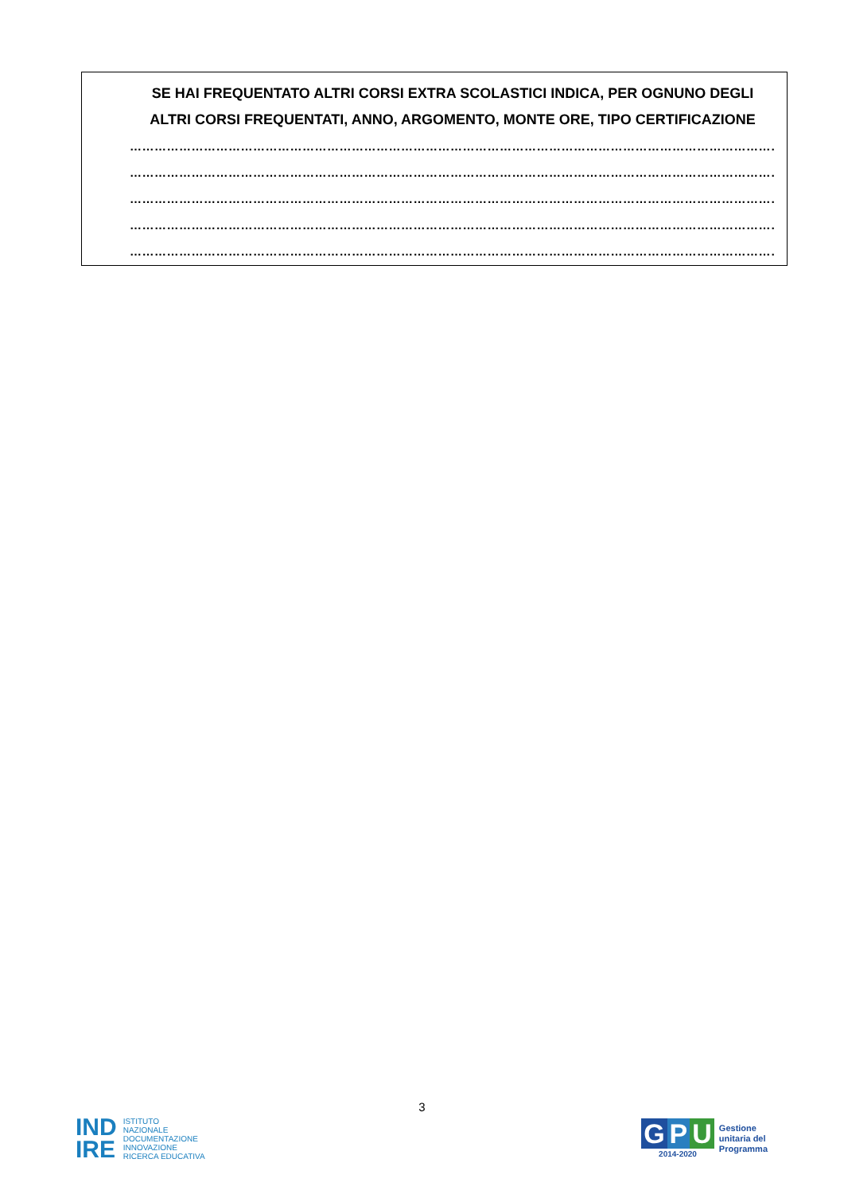SE HAI FREQUENTATO ALTRI CORSI EXTRA SCOLASTICI INDICA, PER OGNUNO DEGLI ALTRI CORSI FREQUENTATI, ANNO, ARGOMENTO, MONTE ORE, TIPO CERTIFICAZIONE
……………………………………………………………………………………………………………………………………………………
……………………………………………………………………………………………………………………………………………………
……………………………………………………………………………………………………………………………………………………
……………………………………………………………………………………………………………………………………………………
……………………………………………………………………………………………………………………………………………………
3
IND
IRE
ISTITUTO
NAZIONALE
DOCUMENTAZIONE
INNOVAZIONE
RICERCA EDUCATIVA
G P U
2014-2020
Gestione
unitaria del
Programma